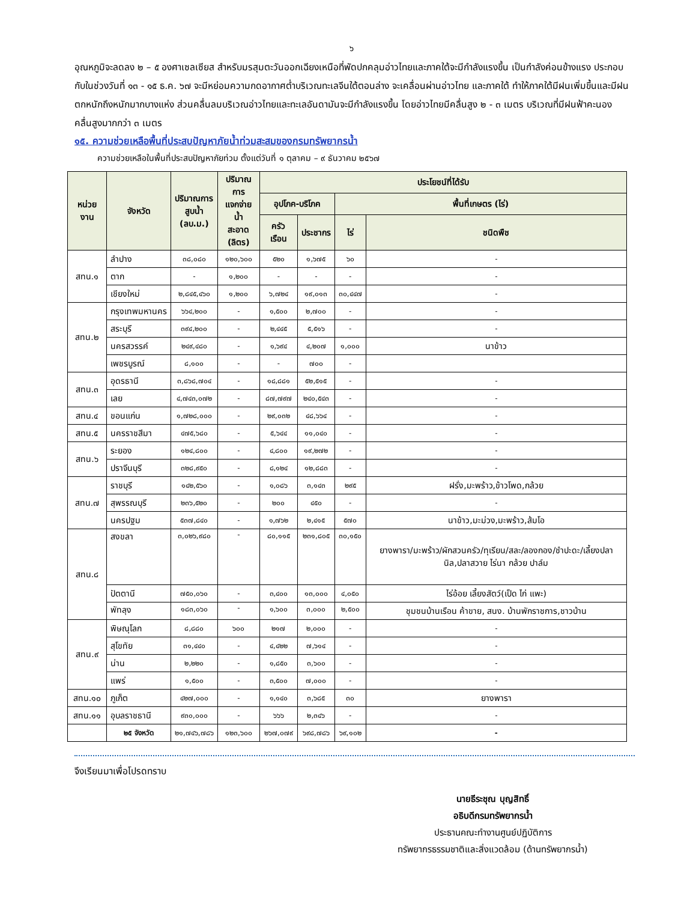๖
อุณหภูมิจะลดลง ๒ – ๕ องศาเซลเซียส สำหรับมรสุมตะวันออกเฉียงเหนือที่พัดปกคลุมอ่าวไทยและภาคใต้จะมีกำลังแรงขึ้น เป็นกำลังค่อนข้างแรง ประกอบกับในช่วงวันที่ ๑๓ - ๑๕ ธ.ค. ๖๗ จะมีหย่อมความกดอากาศต่ำบริเวณทะเลจีนใต้ตอนล่าง จะเคลื่อนผ่านอ่าวไทย และภาคใต้ ทำให้ภาคใต้มีฝนเพิ่มขึ้นและมีฝนตกหนักถึงหนักมากบางแห่ง ส่วนคลื่นลมบริเวณอ่าวไทยและทะเลอันดามันจะมีกำลังแรงขึ้น โดยอ่าวไทยมีคลื่นสูง ๒ - ๓ เมตร บริเวณที่มีฝนฟ้าคะนองคลื่นสูงมากกว่า ๓ เมตร
๑๕. ความช่วยเหลือพื้นที่ประสบปัญหาภัยน้ำท่วมสะสมของกรมทรัพยากรน้ำ
ความช่วยเหลือในพื้นที่ประสบปัญหาภัยท่วม ตั้งแต่วันที่ ๑ ตุลาคม – ๙ ธันวาคม ๒๕๖๗
| หน่วยงาน | จังหวัด | ปริมาณการ สูบน้ำ (ลบ.ม.) | ปริมาณการ แจกจ่ายน้ำ สะอาด (ลิตร) | ประโยชน์ที่ได้รับ | | | |
| --- | --- | --- | --- | --- | --- | --- | --- |
| | | | | อุปโภค-บริโภค | | พื้นที่เกษตร (ไร่) | |
| | | | | ครัวเรือน | ประชากร | ไร่ | ชนิดพืช |
| สทน.๑ | ลำปาง | ๓๘,๐๘๐ | ๑๒๐,๖๐๐ | ๕๒๐ | ๑,๖๗๕ | ๖๐ | - |
| | ตาก | - | ๑,๒๐๐ | - | - | - | - |
| | เชียงใหม่ | ๒,๘๔๕,๔๖๐ | ๑,๒๐๐ | ๖,๗๒๔ | ๑๙,๐๑๓ | ๓๐,๔๔๗ | - |
| สทน.๒ | กรุงเทพมหานคร | ๖๖๔,๒๐๐ | - | ๑,๕๐๐ | ๒,๗๐๐ | - | - |
| | สระบุรี | ๓๙๔,๒๐๐ | - | ๒,๔๔๕ | ๕,๕๑๖ | - | - |
| | นครสวรรค์ | ๒๔๙,๔๘๐ | - | ๑,๖๙๔ | ๔,๒๐๗ | ๑,๐๐๐ | นาข้าว |
| | เพชรบูรณ์ | ๘,๑๐๐ | - | - | ๗๐๐ | - | |
| สทน.๓ | อุดรธานี | ๓,๘๖๘,๗๐๔ | - | ๑๘,๘๘๑ | ๕๒,๕๑๕ | - | - |
| | เลย | ๔,๗๔๓,๐๗๒ | - | ๘๗,๗๙๗ | ๒๔๐,๕๔๓ | - | - |
| สทน.๔ | ขอนแก่น | ๑,๗๒๘,๐๐๐ | - | ๒๙,๐๓๒ | ๔๘,๖๖๔ | - | - |
| สทน.๕ | นครราชสีมา | ๔๗๕,๖๘๐ | - | ๕,๖๔๔ | ๑๑,๐๔๐ | - | - |
| สทน.๖ | ระยอง | ๑๒๔,๘๐๐ | - | ๔,๘๐๐ | ๑๙,๒๗๒ | - | - |
| | ปราจีนบุรี | ๓๒๘,๙๕๐ | - | ๘,๑๒๔ | ๑๒,๘๘๓ | - | - |
| สทน.๗ | ราชบุรี | ๑๔๒,๕๖๐ | - | ๑,๐๘๖ | ๓,๑๔๓ | ๒๙๕ | ฝรั่ง,มะพร้าว,ข้าวโพด,กล้วย |
| | สุพรรณบุรี | ๒๓๖,๕๒๐ | - | ๒๐๐ | ๔๕๐ | - | - |
| | นครปฐม | ๕๓๗,๘๔๐ | - | ๑,๗๖๒ | ๒,๔๑๕ | ๕๗๐ | นาข้าว,มะม่วง,มะพร้าว,ส้มโอ |
| สทน.๘ | สงขลา | ๓,๐๒๖,๙๘๐ | - | ๘๐,๑๑๕ | ๒๓๑,๘๐๕ | ๓๐,๑๕๐ | ยางพารา/มะพร้าว/ผักสวนครัว/ทุเรียน/สละ/ลองกอง/ชำปะดะ/เลี้ยงปลานิล,ปลาสวาย ไร่นา กล้วย ปาล์ม |
| | ปัตตานี | ๗๕๐,๐๖๐ | - | ๓,๔๐๐ | ๑๓,๐๐๐ | ๔,๐๕๐ | ไร่อ้อย เลี้ยงสัตว์(เป็ด ไก่ แพะ) |
| | พัทลุง | ๑๘๓,๐๖๐ | - | ๑,๖๐๐ | ๓,๐๐๐ | ๒,๕๐๐ | ชุมชนบ้านเรือน ค้าขาย, สนง. บ้านพักราชการ,ชาวบ้าน |
| สทน.๙ | พิษณุโลก | ๘,๘๘๐ | ๖๐๐ | ๒๑๗ | ๒,๐๐๐ | - | - |
| | สุโขทัย | ๓๑,๔๔๐ | - | ๔,๔๒๒ | ๗,๖๑๔ | - | - |
| | น่าน | ๒,๒๒๐ | - | ๑,๘๕๐ | ๓,๖๐๐ | - | - |
| | แพร่ | ๑,๕๐๐ | - | ๓,๕๐๐ | ๗,๐๐๐ | - | - |
| สทน.๑๐ | ภูเก็ต | ๔๒๗,๐๐๐ | - | ๑,๑๔๐ | ๓,๖๘๕ | ๓๐ | ยางพารา |
| สทน.๑๑ | อุบลราชธานี | ๙๓๐,๐๐๐ | - | ๖๖๖ | ๒,๓๔๖ | - | - |
| | ๒๕ จังหวัด | ๒๑,๗๔๖,๗๘๖ | ๑๒๓,๖๐๐ | ๒๖๗,๐๗๙ | ๖๙๘,๗๘๖ | ๖๙,๑๐๒ | - |
จึงเรียนมาเพื่อโปรดทราบ
นายธีระชุณ บุญสิทธิ์
อธิบดีกรมทรัพยากรน้ำ
ประธานคณะทำงานศูนย์ปฏิบัติการ
ทรัพยากรธรรมชาติและสิ่งแวดล้อม (ด้านทรัพยากรน้ำ)